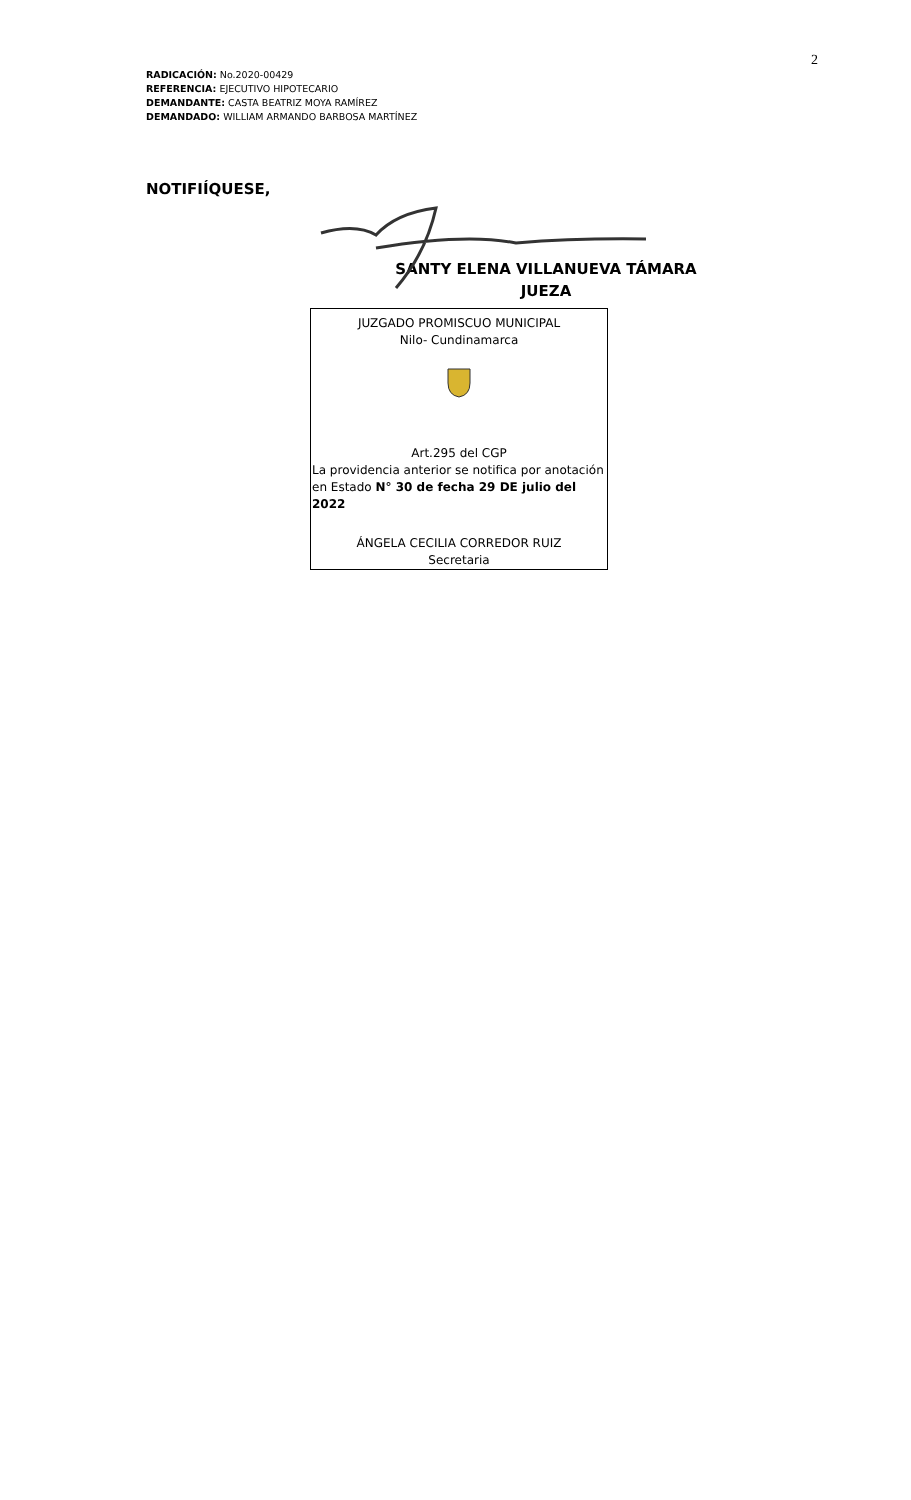2
RADICACIÓN: No.2020-00429
REFERENCIA: EJECUTIVO HIPOTECARIO
DEMANDANTE: CASTA BEATRIZ MOYA RAMÍREZ
DEMANDADO: WILLIAM ARMANDO BARBOSA MARTÍNEZ
NOTIFIÍQUESE,
SANTY ELENA VILLANUEVA TÁMARA
JUEZA
JUZGADO PROMISCUO MUNICIPAL
Nilo- Cundinamarca
Art.295 del CGP
La providencia anterior se notifica por anotación en Estado N° 30 de fecha 29 DE julio del 2022
ÁNGELA CECILIA CORREDOR RUIZ
Secretaria